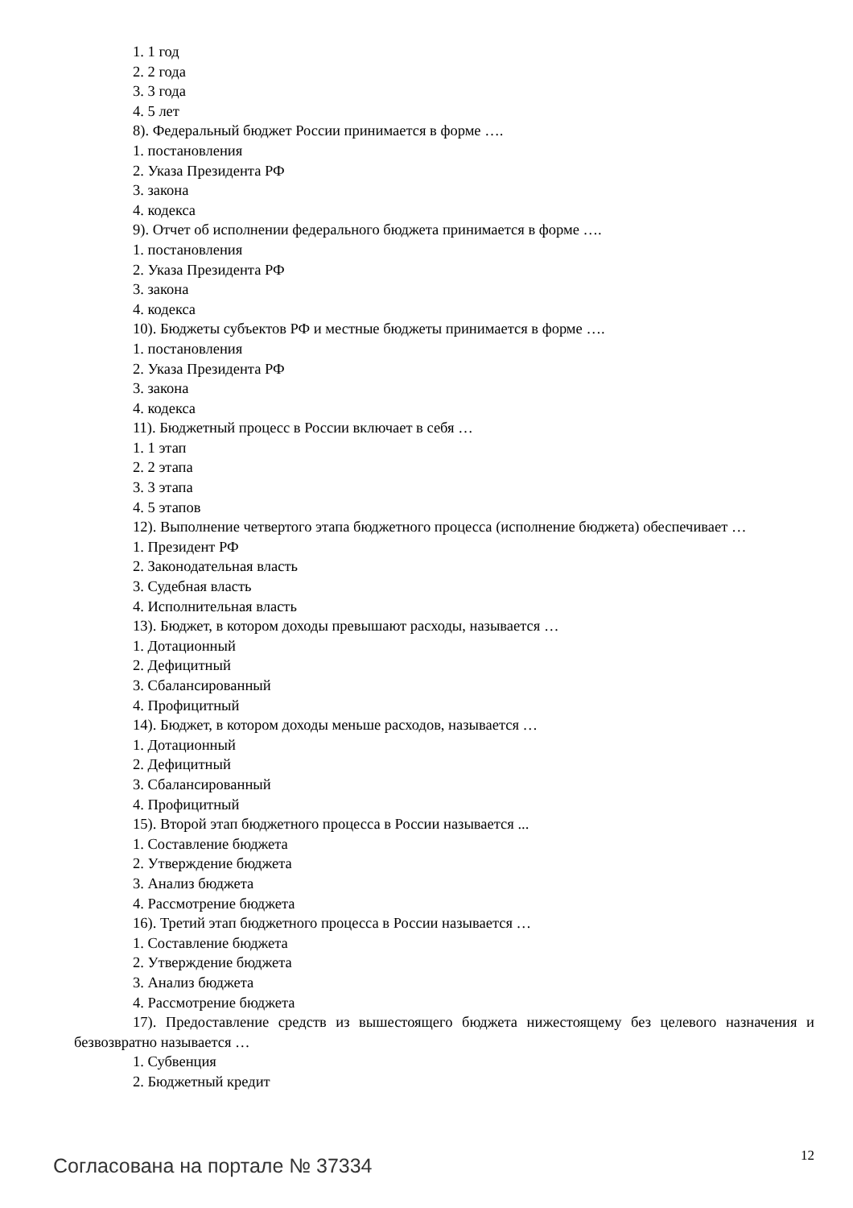1. 1 год
2. 2 года
3. 3 года
4. 5 лет
8). Федеральный бюджет России принимается в форме ….
1. постановления
2. Указа Президента РФ
3. закона
4. кодекса
9). Отчет об исполнении федерального бюджета принимается в форме ….
1. постановления
2. Указа Президента РФ
3. закона
4. кодекса
10). Бюджеты субъектов РФ и местные бюджеты принимается в форме ….
1. постановления
2. Указа Президента РФ
3. закона
4. кодекса
11). Бюджетный процесс в России включает в себя …
1. 1 этап
2. 2 этапа
3. 3 этапа
4. 5 этапов
12). Выполнение четвертого этапа бюджетного процесса (исполнение бюджета) обеспечивает …
1. Президент РФ
2. Законодательная власть
3. Судебная власть
4. Исполнительная власть
13). Бюджет, в котором доходы превышают расходы, называется …
1. Дотационный
2. Дефицитный
3. Сбалансированный
4. Профицитный
14). Бюджет, в котором доходы меньше расходов, называется …
1. Дотационный
2. Дефицитный
3. Сбалансированный
4. Профицитный
15). Второй этап бюджетного процесса в России называется ...
1. Составление бюджета
2. Утверждение бюджета
3. Анализ бюджета
4. Рассмотрение бюджета
16). Третий этап бюджетного процесса в России называется …
1. Составление бюджета
2. Утверждение бюджета
3. Анализ бюджета
4. Рассмотрение бюджета
17). Предоставление средств из вышестоящего бюджета нижестоящему без целевого назначения и безвозвратно называется …
1. Субвенция
2. Бюджетный кредит
Согласована на портале № 37334 12